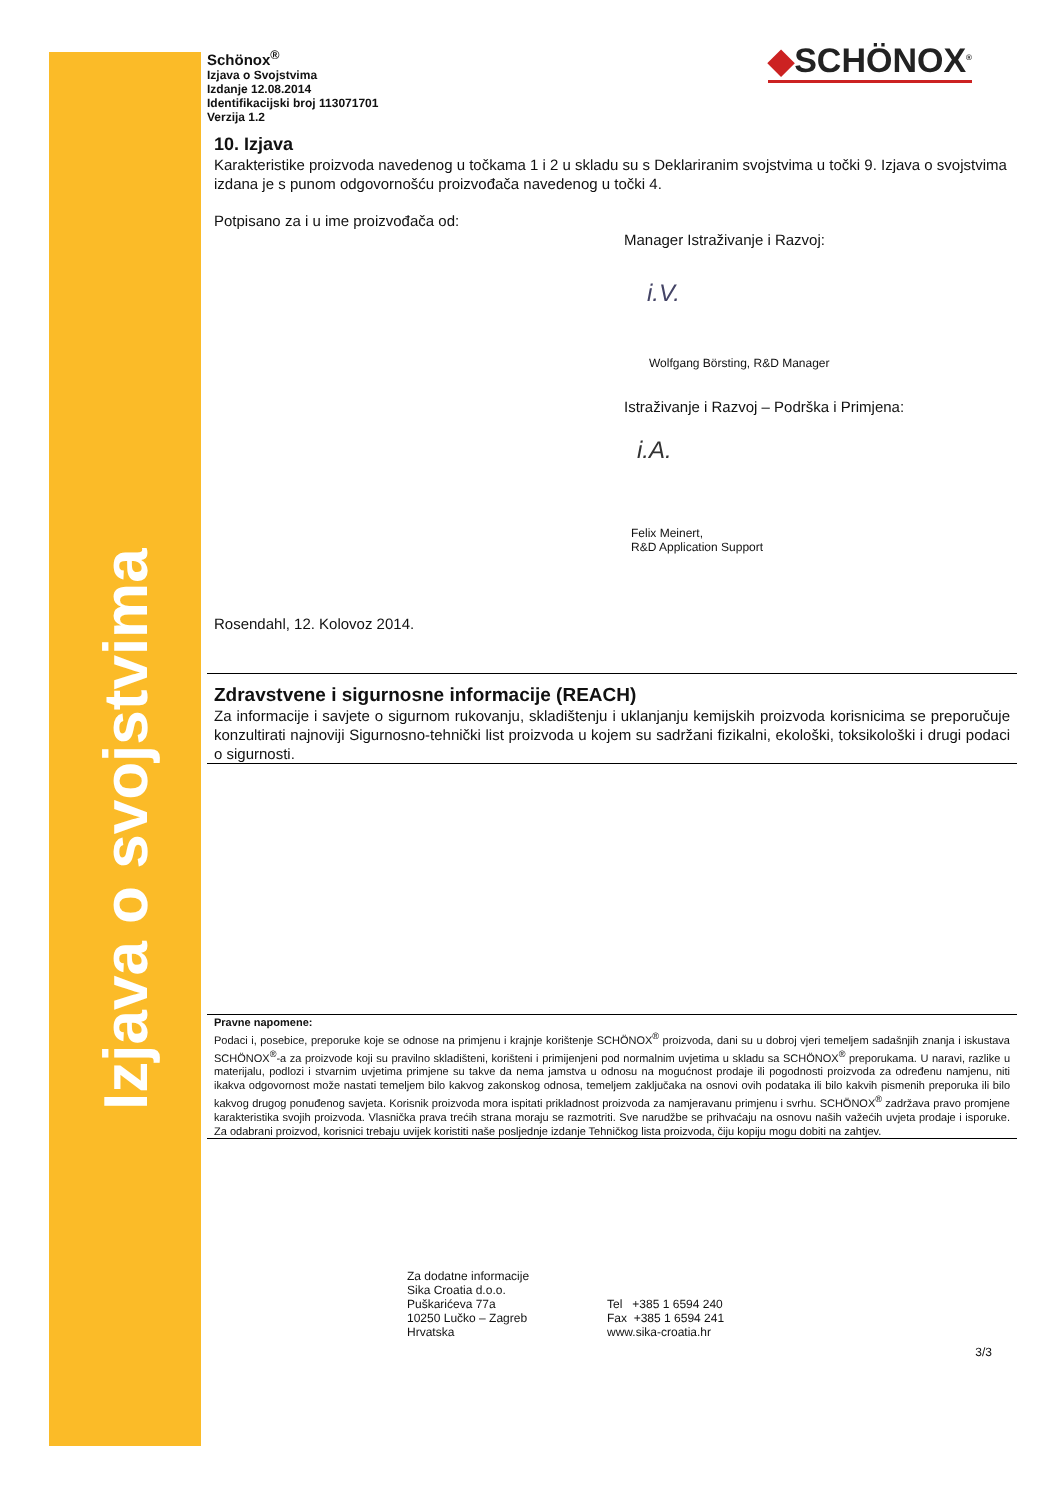Izjava o svojstvima
◆SCHÖNOX<sup>®</sup>
Schönox<sup>®</sup>
Izjava o Svojstvima
Izdanje 12.08.2014
Identifikacijski broj 113071701
Verzija 1.2
10. Izjava
Karakteristike proizvoda navedenog u točkama 1 i 2 u skladu su s Deklariranim svojstvima u točki 9. Izjava o svojstvima izdana je s punom odgovornošću proizvođača navedenog u točki 4.
Potpisano za i u ime proizvođača od:
Manager Istraživanje i Razvoj:
i.V.
Wolfgang Börsting, R&D Manager
Istraživanje i Razvoj – Podrška i Primjena:
i.A.
Felix Meinert,
R&D Application Support
Rosendahl, 12. Kolovoz 2014.
Zdravstvene i sigurnosne informacije (REACH)
Za informacije i savjete o sigurnom rukovanju, skladištenju i uklanjanju kemijskih proizvoda korisnicima se preporučuje konzultirati najnoviji Sigurnosno-tehnički list proizvoda u kojem su sadržani fizikalni, ekološki, toksikološki i drugi podaci o sigurnosti.
Pravne napomene:
Podaci i, posebice, preporuke koje se odnose na primjenu i krajnje korištenje SCHÖNOX<sup>®</sup> proizvoda, dani su u dobroj vjeri temeljem sadašnjih znanja i iskustava SCHÖNOX<sup>®</sup>-a za proizvode koji su pravilno skladišteni, korišteni i primijenjeni pod normalnim uvjetima u skladu sa SCHÖNOX<sup>®</sup> preporukama. U naravi, razlike u materijalu, podlozi i stvarnim uvjetima primjene su takve da nema jamstva u odnosu na mogućnost prodaje ili pogodnosti proizvoda za određenu namjenu, niti ikakva odgovornost može nastati temeljem bilo kakvog zakonskog odnosa, temeljem zaključaka na osnovi ovih podataka ili bilo kakvih pismenih preporuka ili bilo kakvog drugog ponuđenog savjeta. Korisnik proizvoda mora ispitati prikladnost proizvoda za namjeravanu primjenu i svrhu. SCHÖNOX<sup>®</sup> zadržava pravo promjene karakteristika svojih proizvoda. Vlasnička prava trećih strana moraju se razmotriti. Sve narudžbe se prihvaćaju na osnovu naših važećih uvjeta prodaje i isporuke. Za odabrani proizvod, korisnici trebaju uvijek koristiti naše posljednje izdanje Tehničkog lista proizvoda, čiju kopiju mogu dobiti na zahtjev.
Za dodatne informacije
Sika Croatia d.o.o.
Puškarićeva 77a
10250 Lučko – Zagreb
Hrvatska
Tel +385 1 6594 240
Fax +385 1 6594 241
www.sika-croatia.hr
3/3